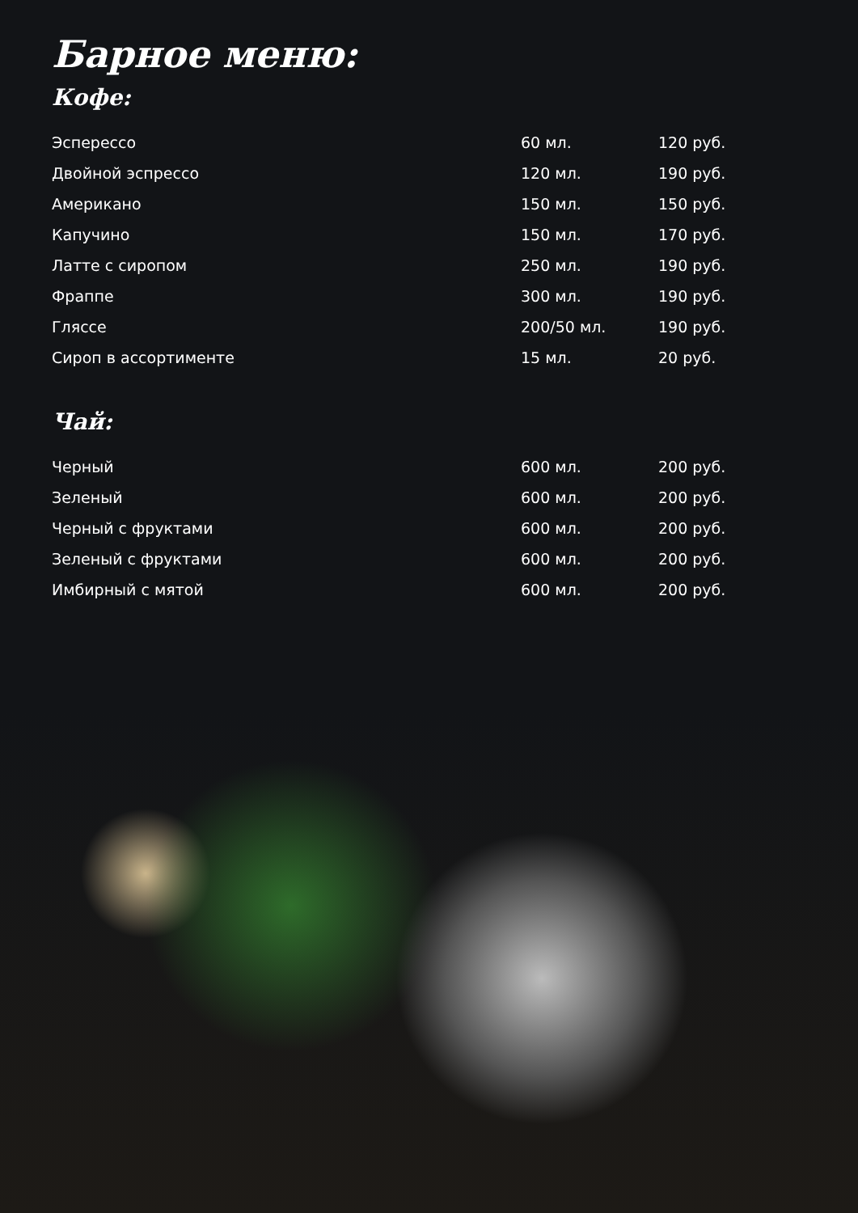Барное меню:
Кофе:
| Эсперессо | 60 мл. | 120 руб. |
| Двойной эспрессо | 120 мл. | 190 руб. |
| Американо | 150 мл. | 150 руб. |
| Капучино | 150 мл. | 170 руб. |
| Латте с сиропом | 250 мл. | 190 руб. |
| Фраппе | 300 мл. | 190 руб. |
| Гляссе | 200/50 мл. | 190 руб. |
| Сироп в ассортименте | 15 мл. | 20 руб. |
Чай:
| Черный | 600 мл. | 200 руб. |
| Зеленый | 600 мл. | 200 руб. |
| Черный с фруктами | 600 мл. | 200 руб. |
| Зеленый с фруктами | 600 мл. | 200 руб. |
| Имбирный с мятой | 600 мл. | 200 руб. |